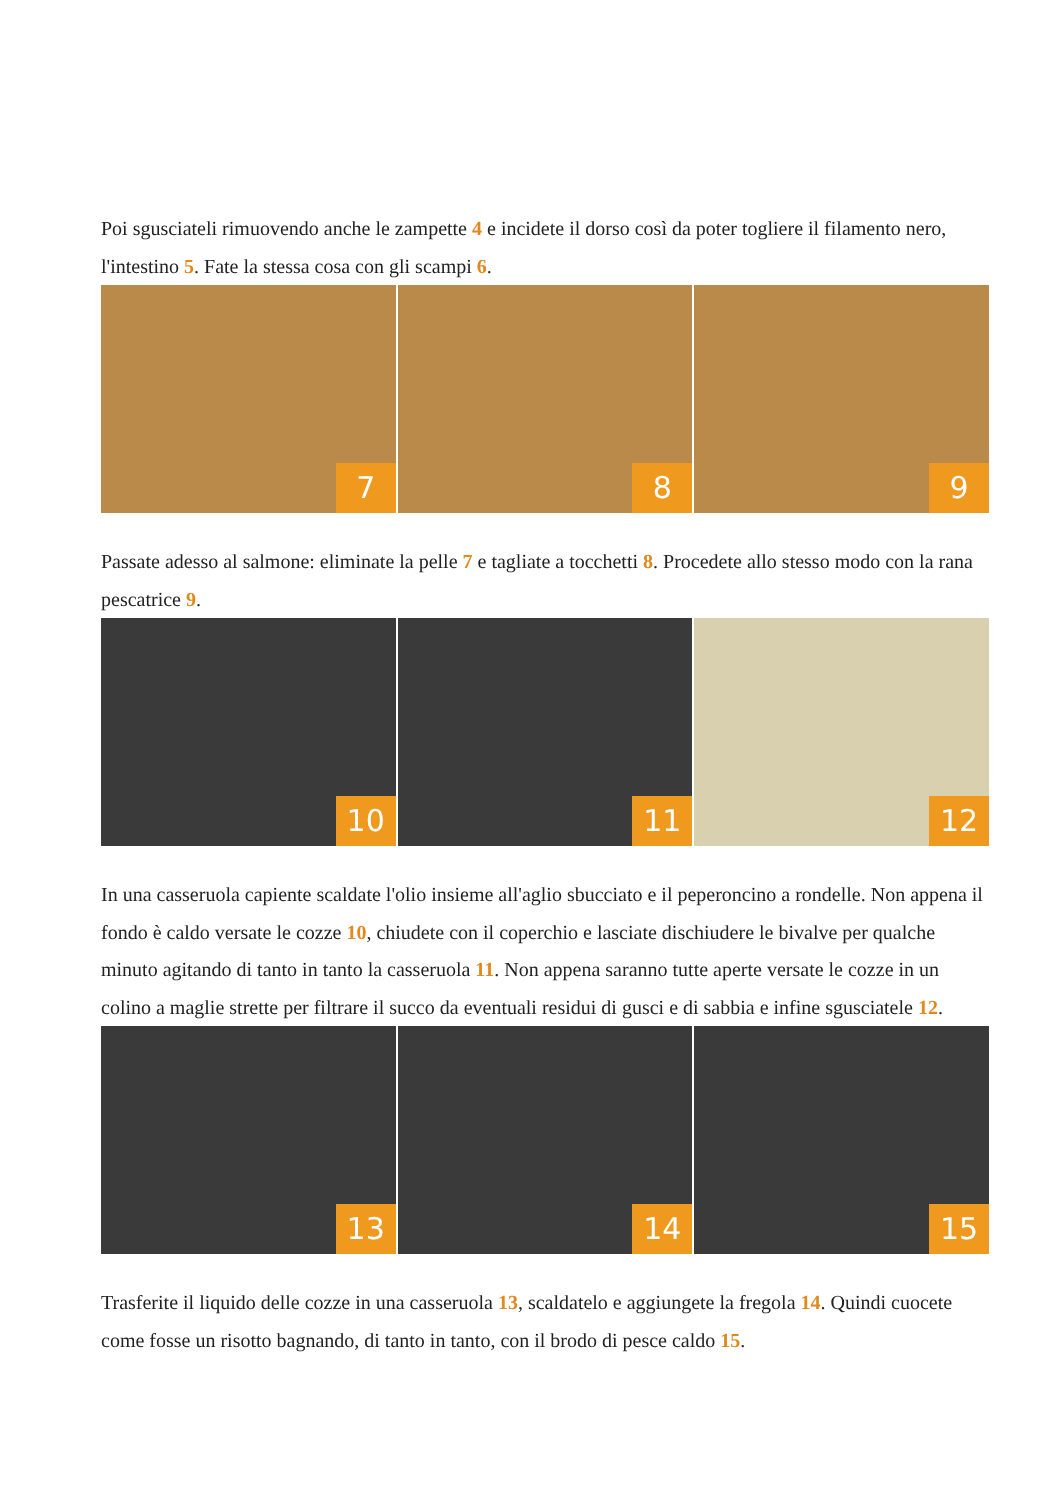Poi sgusciateli rimuovendo anche le zampette 4 e incidete il dorso così da poter togliere il filamento nero, l'intestino 5. Fate la stessa cosa con gli scampi 6.
7
8
9
Passate adesso al salmone: eliminate la pelle 7 e tagliate a tocchetti 8. Procedete allo stesso modo con la rana pescatrice 9.
10
11
12
In una casseruola capiente scaldate l'olio insieme all'aglio sbucciato e il peperoncino a rondelle. Non appena il fondo è caldo versate le cozze 10, chiudete con il coperchio e lasciate dischiudere le bivalve per qualche minuto agitando di tanto in tanto la casseruola 11. Non appena saranno tutte aperte versate le cozze in un colino a maglie strette per filtrare il succo da eventuali residui di gusci e di sabbia e infine sgusciatele 12.
13
14
15
Trasferite il liquido delle cozze in una casseruola 13, scaldatelo e aggiungete la fregola 14. Quindi cuocete come fosse un risotto bagnando, di tanto in tanto, con il brodo di pesce caldo 15.